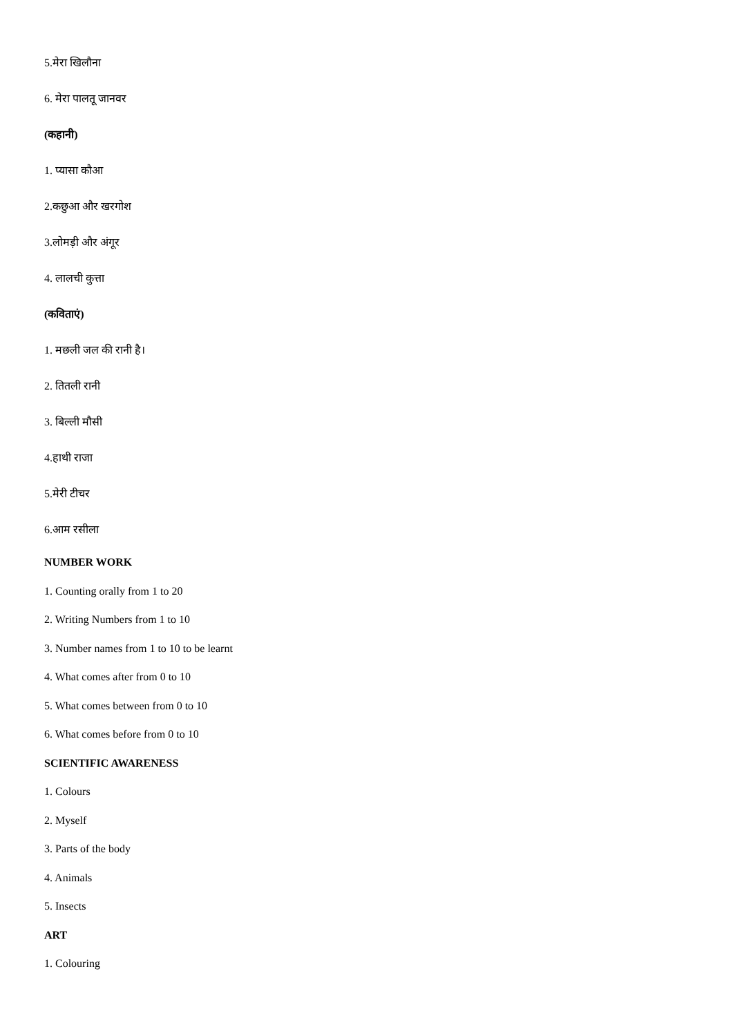5.मेरा खिलौना
6. मेरा पालतू जानवर
(कहानी)
1. प्यासा कौआ
2.कछुआ और खरगोश
3.लोमड़ी और अंगूर
4. लालची कुत्ता
(कविताएं)
1. मछली जल की रानी है।
2. तितली रानी
3. बिल्ली मौसी
4.हाथी राजा
5.मेरी टीचर
6.आम रसीला
NUMBER WORK
1. Counting orally from 1 to 20
2. Writing Numbers from 1 to 10
3. Number names from 1 to 10 to be learnt
4. What comes after from 0 to 10
5. What comes between from 0 to 10
6. What comes before from 0 to 10
SCIENTIFIC AWARENESS
1. Colours
2. Myself
3. Parts of the body
4. Animals
5. Insects
ART
1. Colouring